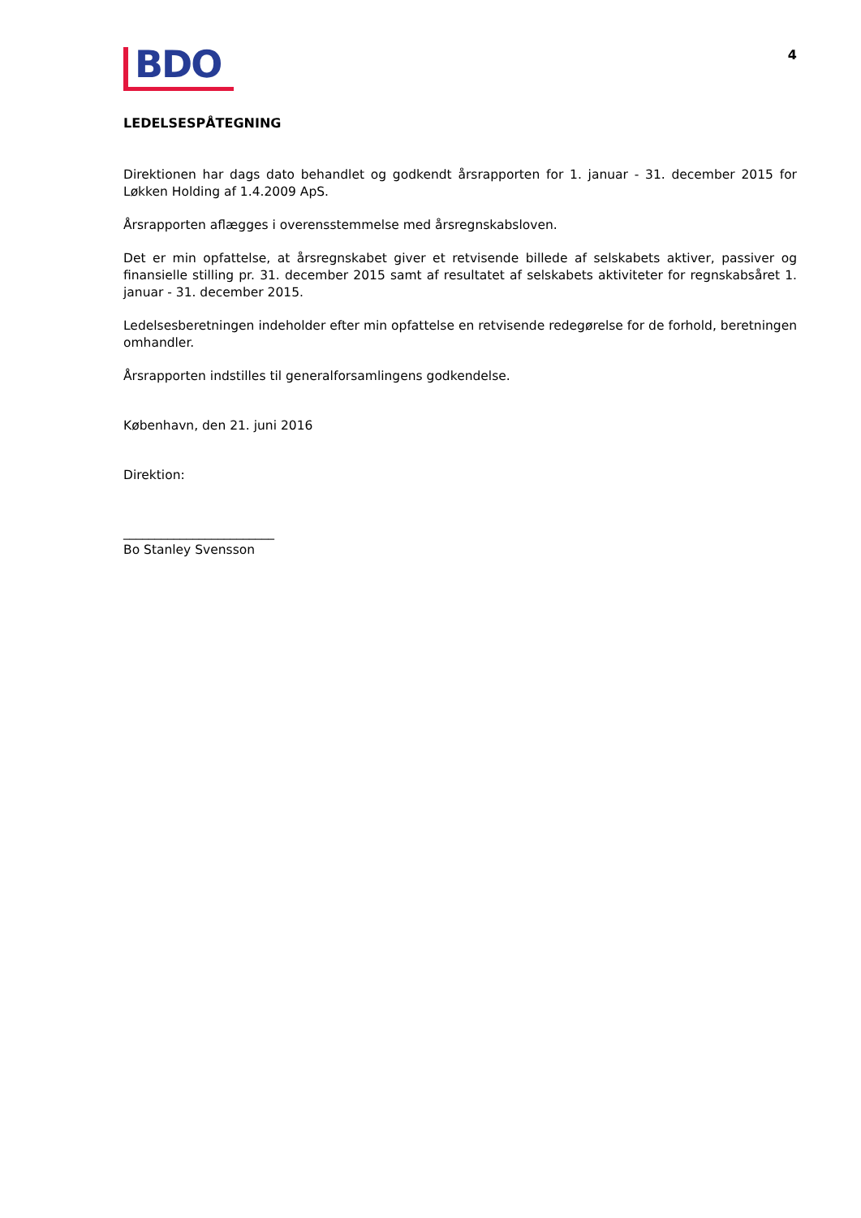BDO
4
LEDELSESPÅTEGNING
Direktionen har dags dato behandlet og godkendt årsrapporten for 1. januar - 31. december 2015 for Løkken Holding af 1.4.2009 ApS.
Årsrapporten aflægges i overensstemmelse med årsregnskabsloven.
Det er min opfattelse, at årsregnskabet giver et retvisende billede af selskabets aktiver, passiver og finansielle stilling pr. 31. december 2015 samt af resultatet af selskabets aktiviteter for regnskabsåret 1. januar - 31. december 2015.
Ledelsesberetningen indeholder efter min opfattelse en retvisende redegørelse for de forhold, beretningen omhandler.
Årsrapporten indstilles til generalforsamlingens godkendelse.
København, den 21. juni 2016
Direktion:
________________________
Bo Stanley Svensson